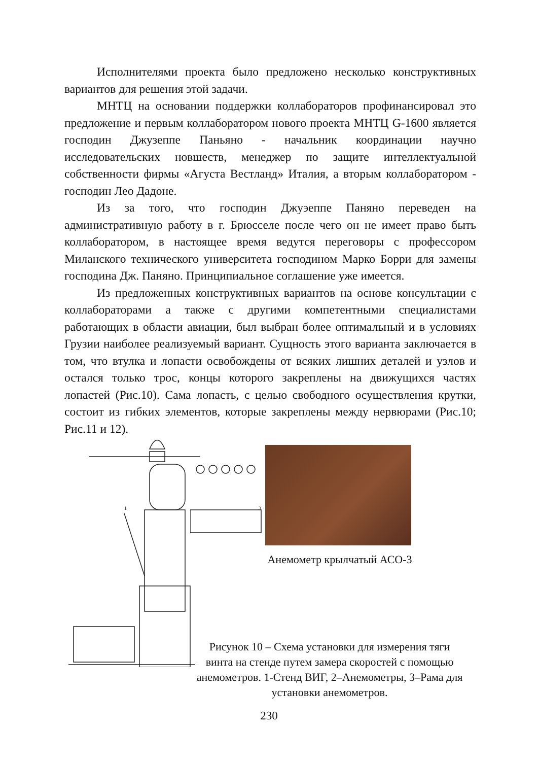Исполнителями проекта было предложено несколько конструктивных вариантов для решения этой задачи.
МНТЦ на основании поддержки коллабораторов профинансировал это предложение и первым коллаборатором нового проекта МНТЦ G-1600 является господин Джузеппе Паньяно - начальник координации научно исследовательских новшеств, менеджер по защите интеллектуальной собственности фирмы «Агуста Вестланд» Италия, а вторым коллаборатором - господин Лео Дадоне.
Из за того, что господин Джуэеппе Паняно переведен на административную работу в г. Брюсселе после чего он не имеет право быть коллаборатором, в настоящее время ведутся переговоры с профессором Миланского технического университета господином Марко Борри для замены господина Дж. Паняно. Принципиальное соглашение уже имеется.
Из предложенных конструктивных вариантов на основе консультации с коллабораторами а также с другими компетентными специалистами работающих в области авиации, был выбран более оптимальный и в условиях Грузии наиболее реализуемый вариант. Сущность этого варианта заключается в том, что втулка и лопасти освобождены от всяких лишних деталей и узлов и остался только трос, концы которого закреплены на движущихся частях лопастей (Рис.10). Сама лопасть, с целью свободного осуществления крутки, состоит из гибких элементов, которые закреплены между нервюрами (Рис.10; Рис.11 и 12).
1
3
Анемометр крылчатый АСО-3
Рисунок 10 – Схема установки для измерения тяги винта на стенде путем замера скоростей с помощью анемометров. 1-Стенд ВИГ, 2–Анемометры, 3–Рама для установки анемометров.
230